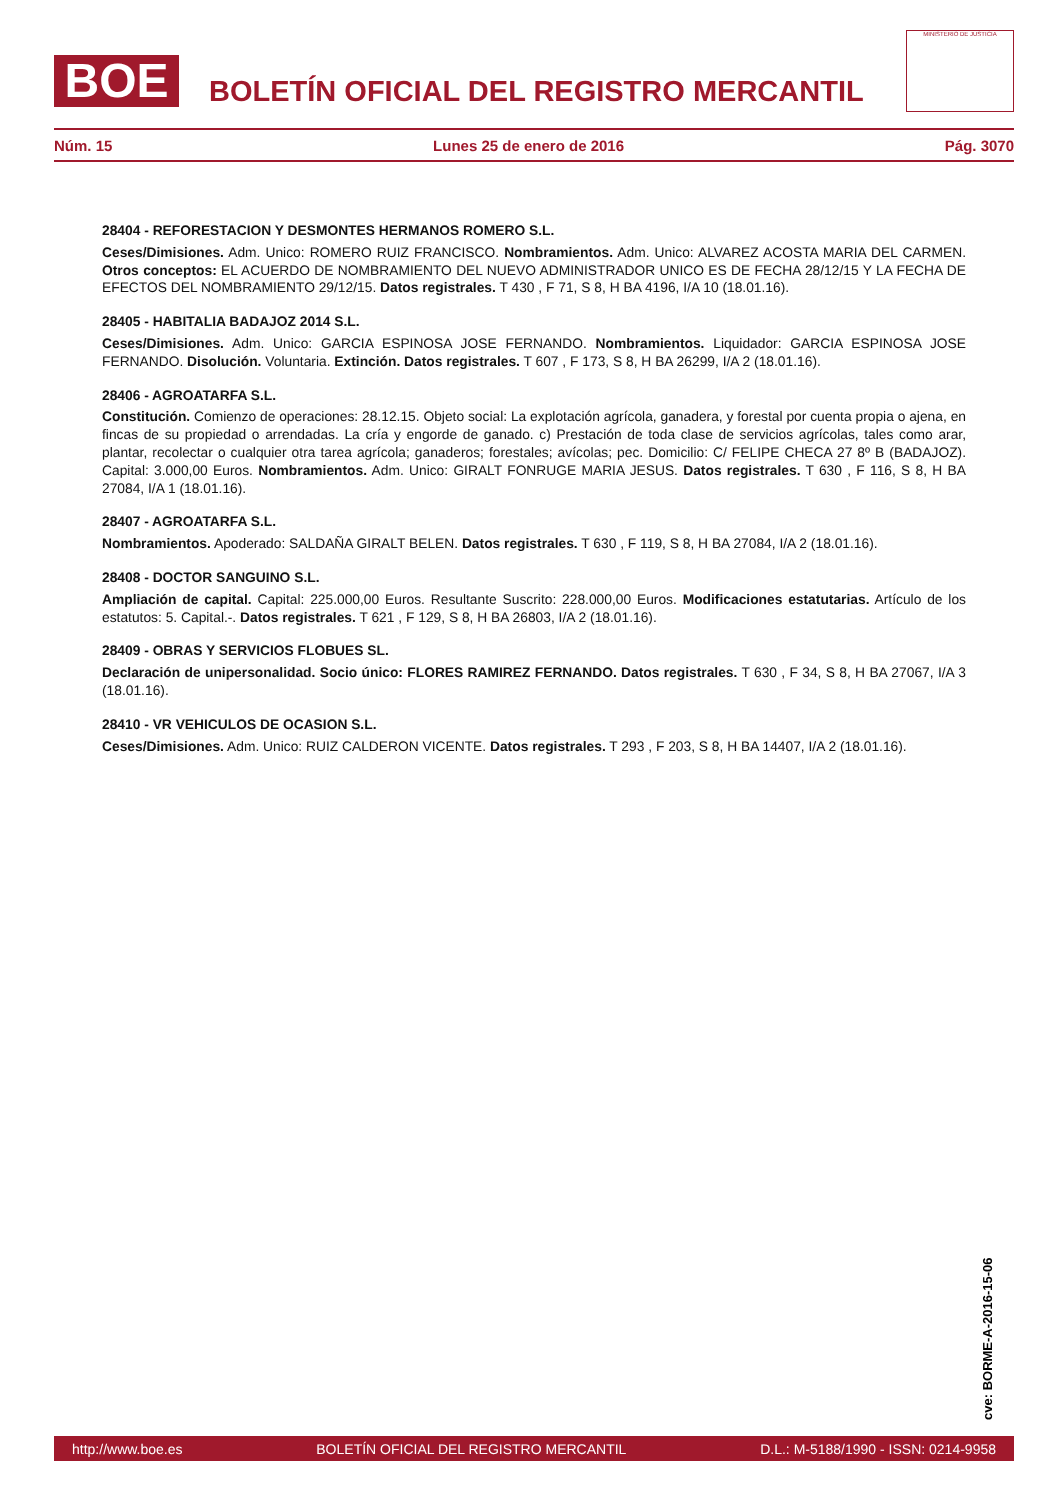BOE
BOLETÍN OFICIAL DEL REGISTRO MERCANTIL
MINISTERIO DE JUSTICIA
Núm. 15 Lunes 25 de enero de 2016 Pág. 3070
28404 - REFORESTACION Y DESMONTES HERMANOS ROMERO S.L.
Ceses/Dimisiones. Adm. Unico: ROMERO RUIZ FRANCISCO. Nombramientos. Adm. Unico: ALVAREZ ACOSTA MARIA DEL CARMEN. Otros conceptos: EL ACUERDO DE NOMBRAMIENTO DEL NUEVO ADMINISTRADOR UNICO ES DE FECHA 28/12/15 Y LA FECHA DE EFECTOS DEL NOMBRAMIENTO 29/12/15. Datos registrales. T 430 , F 71, S 8, H BA 4196, I/A 10 (18.01.16).
28405 - HABITALIA BADAJOZ 2014 S.L.
Ceses/Dimisiones. Adm. Unico: GARCIA ESPINOSA JOSE FERNANDO. Nombramientos. Liquidador: GARCIA ESPINOSA JOSE FERNANDO. Disolución. Voluntaria. Extinción. Datos registrales. T 607 , F 173, S 8, H BA 26299, I/A 2 (18.01.16).
28406 - AGROATARFA S.L.
Constitución. Comienzo de operaciones: 28.12.15. Objeto social: La explotación agrícola, ganadera, y forestal por cuenta propia o ajena, en fincas de su propiedad o arrendadas. La cría y engorde de ganado. c) Prestación de toda clase de servicios agrícolas, tales como arar, plantar, recolectar o cualquier otra tarea agrícola; ganaderos; forestales; avícolas; pec. Domicilio: C/ FELIPE CHECA 27 8º B (BADAJOZ). Capital: 3.000,00 Euros. Nombramientos. Adm. Unico: GIRALT FONRUGE MARIA JESUS. Datos registrales. T 630 , F 116, S 8, H BA 27084, I/A 1 (18.01.16).
28407 - AGROATARFA S.L.
Nombramientos. Apoderado: SALDAÑA GIRALT BELEN. Datos registrales. T 630 , F 119, S 8, H BA 27084, I/A 2 (18.01.16).
28408 - DOCTOR SANGUINO S.L.
Ampliación de capital. Capital: 225.000,00 Euros. Resultante Suscrito: 228.000,00 Euros. Modificaciones estatutarias. Artículo de los estatutos: 5. Capital.-. Datos registrales. T 621 , F 129, S 8, H BA 26803, I/A 2 (18.01.16).
28409 - OBRAS Y SERVICIOS FLOBUES SL.
Declaración de unipersonalidad. Socio único: FLORES RAMIREZ FERNANDO. Datos registrales. T 630 , F 34, S 8, H BA 27067, I/A 3 (18.01.16).
28410 - VR VEHICULOS DE OCASION S.L.
Ceses/Dimisiones. Adm. Unico: RUIZ CALDERON VICENTE. Datos registrales. T 293 , F 203, S 8, H BA 14407, I/A 2 (18.01.16).
cve: BORME-A-2016-15-06
http://www.boe.es BOLETÍN OFICIAL DEL REGISTRO MERCANTIL D.L.: M-5188/1990 - ISSN: 0214-9958